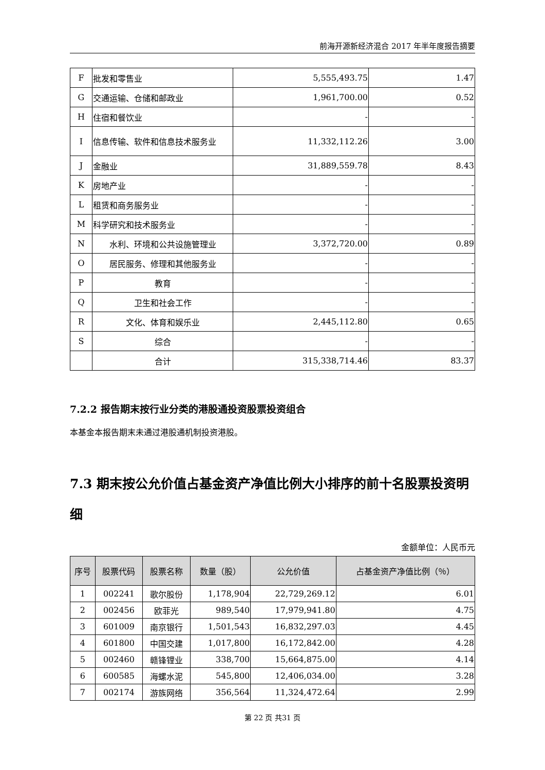前海开源新经济混合 2017 年半年度报告摘要
| F | 批发和零售业 | 5,555,493.75 | 1.47 |
| G | 交通运输、仓储和邮政业 | 1,961,700.00 | 0.52 |
| H | 住宿和餐饮业 | - | - |
| I | 信息传输、软件和信息技术服务业 | 11,332,112.26 | 3.00 |
| J | 金融业 | 31,889,559.78 | 8.43 |
| K | 房地产业 | - | - |
| L | 租赁和商务服务业 | - | - |
| M | 科学研究和技术服务业 | - | - |
| N | 水利、环境和公共设施管理业 | 3,372,720.00 | 0.89 |
| O | 居民服务、修理和其他服务业 | - | - |
| P | 教育 | - | - |
| Q | 卫生和社会工作 | - | - |
| R | 文化、体育和娱乐业 | 2,445,112.80 | 0.65 |
| S | 综合 | - | - |
| | 合计 | 315,338,714.46 | 83.37 |
7.2.2 报告期末按行业分类的港股通投资股票投资组合
本基金本报告期末未通过港股通机制投资港股。
7.3 期末按公允价值占基金资产净值比例大小排序的前十名股票投资明细
金额单位：人民币元
| 序号 | 股票代码 | 股票名称 | 数量（股） | 公允价值 | 占基金资产净值比例（％） |
| --- | --- | --- | --- | --- | --- |
| 1 | 002241 | 歌尔股份 | 1,178,904 | 22,729,269.12 | 6.01 |
| 2 | 002456 | 欧菲光 | 989,540 | 17,979,941.80 | 4.75 |
| 3 | 601009 | 南京银行 | 1,501,543 | 16,832,297.03 | 4.45 |
| 4 | 601800 | 中国交建 | 1,017,800 | 16,172,842.00 | 4.28 |
| 5 | 002460 | 赣锋锂业 | 338,700 | 15,664,875.00 | 4.14 |
| 6 | 600585 | 海螺水泥 | 545,800 | 12,406,034.00 | 3.28 |
| 7 | 002174 | 游族网络 | 356,564 | 11,324,472.64 | 2.99 |
第 22 页 共31 页